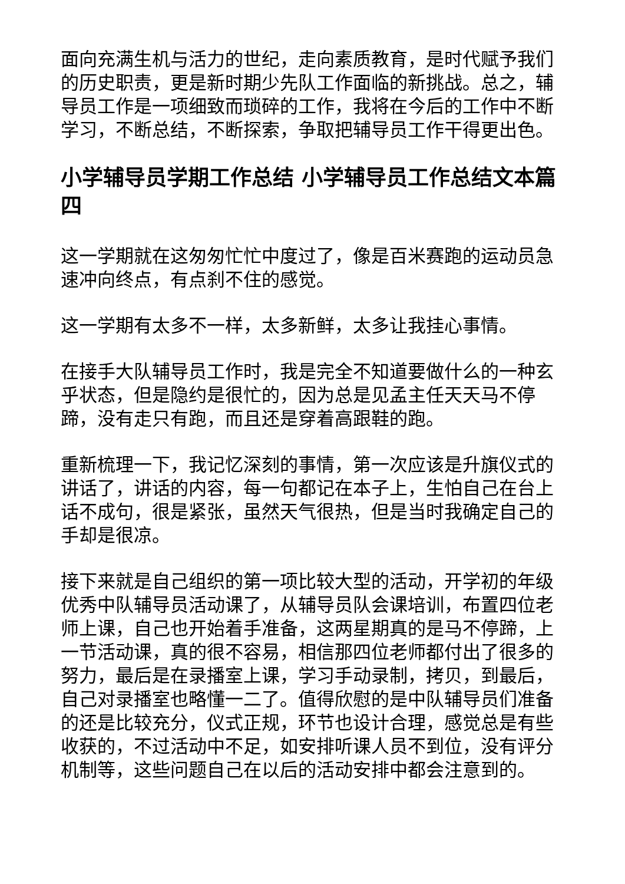面向充满生机与活力的世纪，走向素质教育，是时代赋予我们的历史职责，更是新时期少先队工作面临的新挑战。总之，辅导员工作是一项细致而琐碎的工作，我将在今后的工作中不断学习，不断总结，不断探索，争取把辅导员工作干得更出色。
小学辅导员学期工作总结 小学辅导员工作总结文本篇四
这一学期就在这匆匆忙忙中度过了，像是百米赛跑的运动员急速冲向终点，有点刹不住的感觉。
这一学期有太多不一样，太多新鲜，太多让我挂心事情。
在接手大队辅导员工作时，我是完全不知道要做什么的一种玄乎状态，但是隐约是很忙的，因为总是见孟主任天天马不停蹄，没有走只有跑，而且还是穿着高跟鞋的跑。
重新梳理一下，我记忆深刻的事情，第一次应该是升旗仪式的讲话了，讲话的内容，每一句都记在本子上，生怕自己在台上话不成句，很是紧张，虽然天气很热，但是当时我确定自己的手却是很凉。
接下来就是自己组织的第一项比较大型的活动，开学初的年级优秀中队辅导员活动课了，从辅导员队会课培训，布置四位老师上课，自己也开始着手准备，这两星期真的是马不停蹄，上一节活动课，真的很不容易，相信那四位老师都付出了很多的努力，最后是在录播室上课，学习手动录制，拷贝，到最后，自己对录播室也略懂一二了。值得欣慰的是中队辅导员们准备的还是比较充分，仪式正规，环节也设计合理，感觉总是有些收获的，不过活动中不足，如安排听课人员不到位，没有评分机制等，这些问题自己在以后的活动安排中都会注意到的。